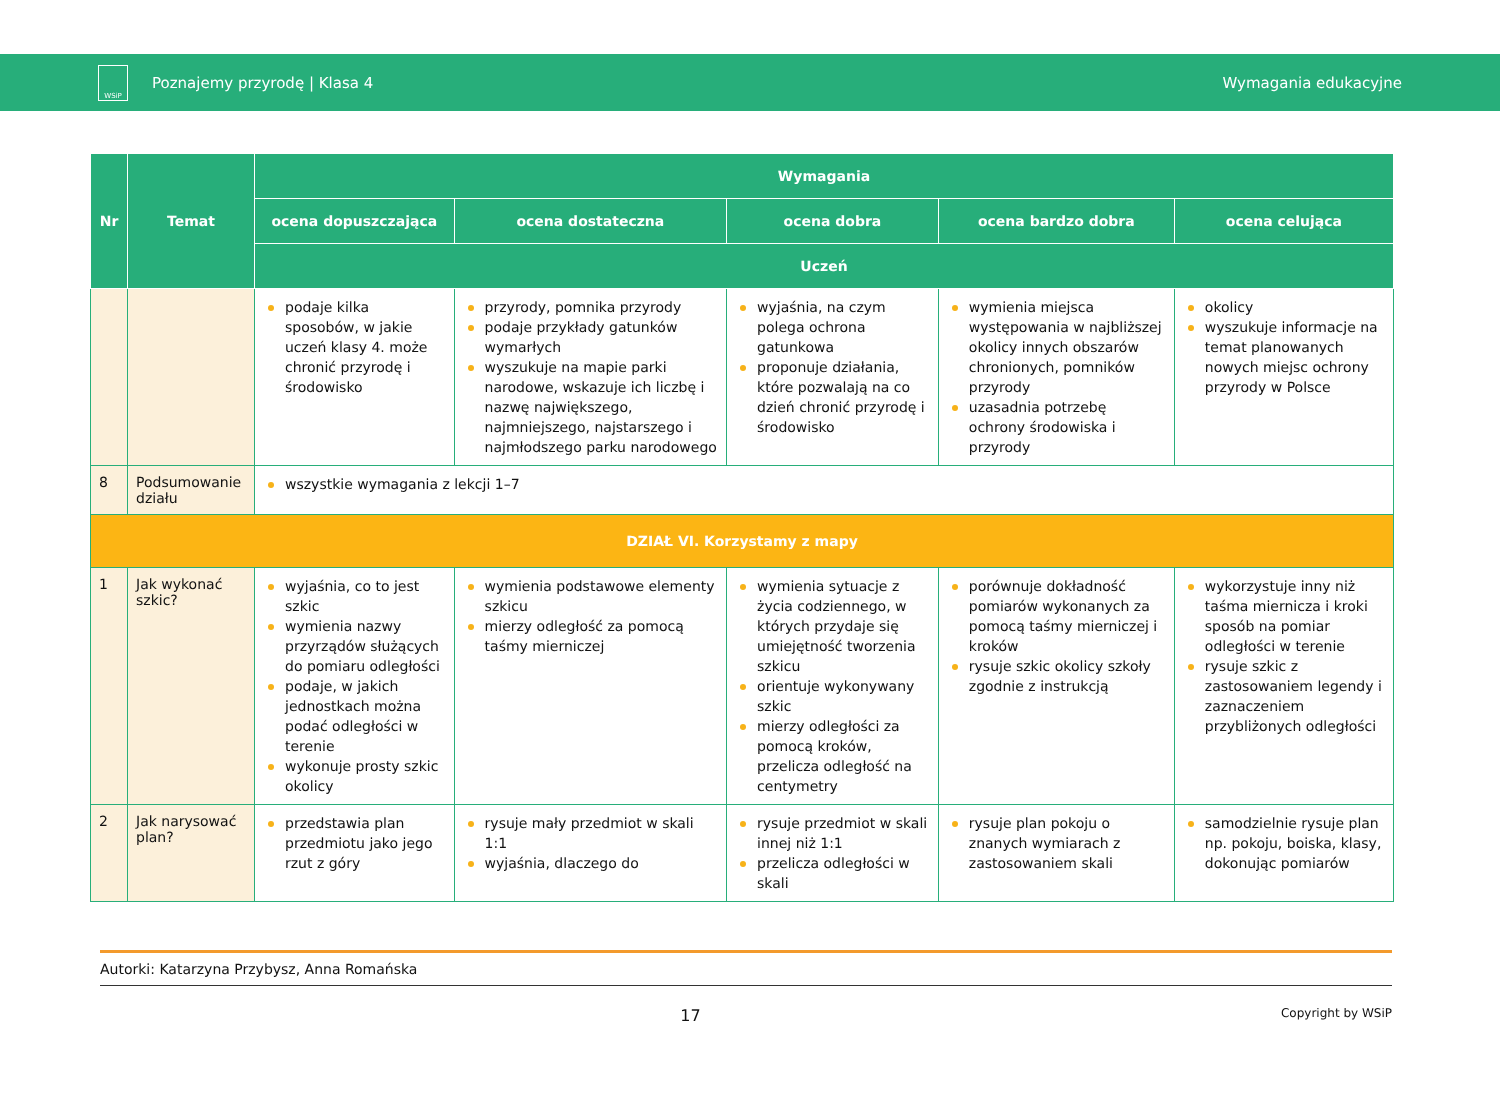WSiP
Poznajemy przyrodę | Klasa 4 Wymagania edukacyjne
| Nr | Temat | Wymagania | | | | |
| --- | --- | --- | --- | --- | --- | --- |
| | | ocena dopuszczająca | ocena dostateczna | ocena dobra | ocena bardzo dobra | ocena celująca |
| | | Uczeń | | | | |
| | | podaje kilka sposobów, w jakie uczeń klasy 4. może chronić przyrodę i środowisko | przyrody, pomnika przyrody podaje przykłady gatunków wymarłych wyszukuje na mapie parki narodowe, wskazuje ich liczbę i nazwę największego, najmniejszego, najstarszego i najmłodszego parku narodowego | wyjaśnia, na czym polega ochrona gatunkowa proponuje działania, które pozwalają na co dzień chronić przyrodę i środowisko | wymienia miejsca występowania w najbliższej okolicy innych obszarów chronionych, pomników przyrody uzasadnia potrzebę ochrony środowiska i przyrody | okolicy wyszukuje informacje na temat planowanych nowych miejsc ochrony przyrody w Polsce |
| 8 | Podsumowanie działu | wszystkie wymagania z lekcji 1–7 | | | | |
| DZIAŁ VI. Korzystamy z mapy | | | | | | |
| 1 | Jak wykonać szkic? | wyjaśnia, co to jest szkic wymienia nazwy przyrządów służących do pomiaru odległości podaje, w jakich jednostkach można podać odległości w terenie wykonuje prosty szkic okolicy | wymienia podstawowe elementy szkicu mierzy odległość za pomocą taśmy mierniczej | wymienia sytuacje z życia codziennego, w których przydaje się umiejętność tworzenia szkicu orientuje wykonywany szkic mierzy odległości za pomocą kroków, przelicza odległość na centymetry | porównuje dokładność pomiarów wykonanych za pomocą taśmy mierniczej i kroków rysuje szkic okolicy szkoły zgodnie z instrukcją | wykorzystuje inny niż taśma miernicza i kroki sposób na pomiar odległości w terenie rysuje szkic z zastosowaniem legendy i zaznaczeniem przybliżonych odległości |
| 2 | Jak narysować plan? | przedstawia plan przedmiotu jako jego rzut z góry | rysuje mały przedmiot w skali 1:1 wyjaśnia, dlaczego do | rysuje przedmiot w skali innej niż 1:1 przelicza odległości w skali | rysuje plan pokoju o znanych wymiarach z zastosowaniem skali | samodzielnie rysuje plan np. pokoju, boiska, klasy, dokonując pomiarów |
Autorki: Katarzyna Przybysz, Anna Romańska
17 Copyright by WSiP